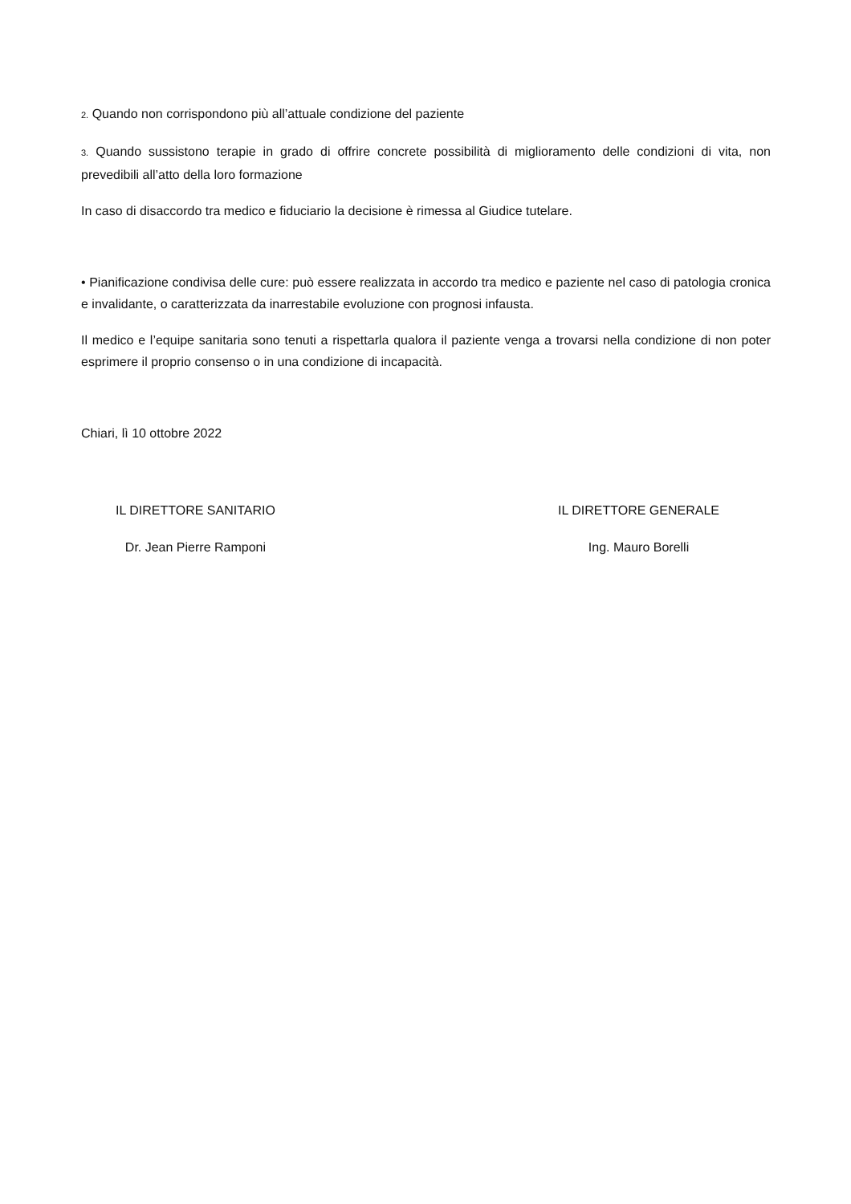2. Quando non corrispondono più all’attuale condizione del paziente
3. Quando sussistono terapie in grado di offrire concrete possibilità di miglioramento delle condizioni di vita, non prevedibili all’atto della loro formazione
In caso di disaccordo tra medico e fiduciario la decisione è rimessa al Giudice tutelare.
• Pianificazione condivisa delle cure: può essere realizzata in accordo tra medico e paziente nel caso di patologia cronica e invalidante, o caratterizzata da inarrestabile evoluzione con prognosi infausta.
Il medico e l’equipe sanitaria sono tenuti a rispettarla qualora il paziente venga a trovarsi nella condizione di non poter esprimere il proprio consenso o in una condizione di incapacità.
Chiari, lì 10 ottobre 2022
IL DIRETTORE SANITARIO
Dr. Jean Pierre Ramponi
IL DIRETTORE GENERALE
Ing. Mauro Borelli